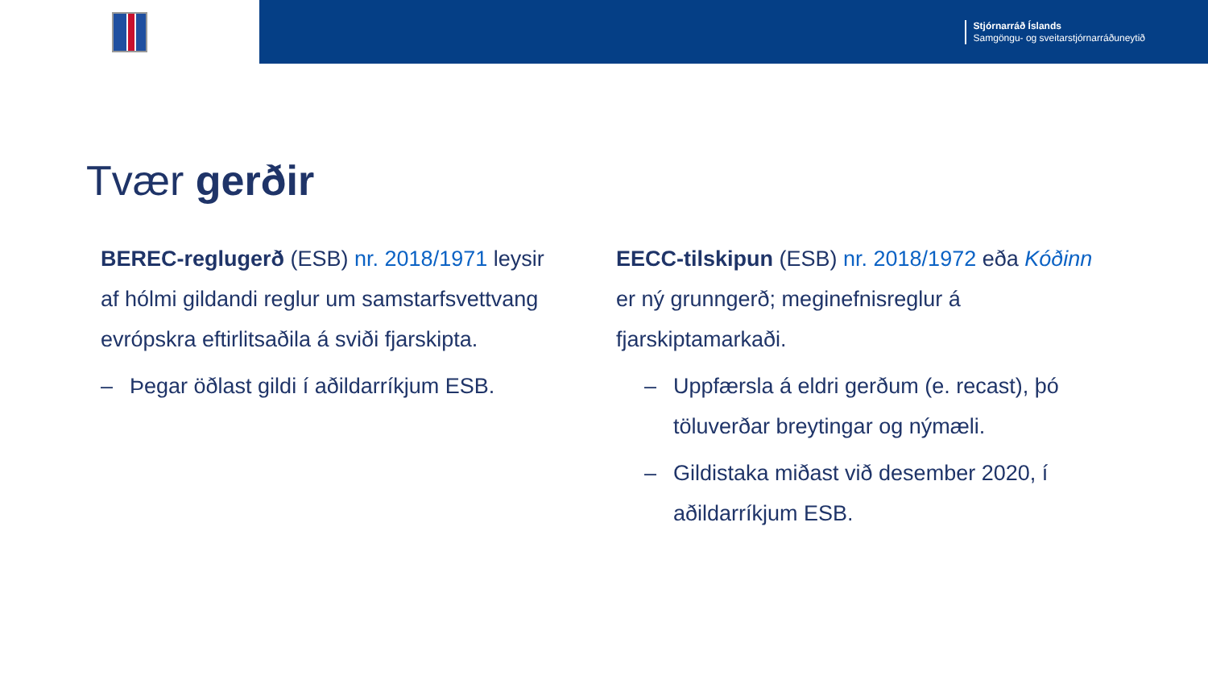Stjórnarráð Íslands
Samgöngu- og sveitarstjórnarráðuneytið
Tvær gerðir
BEREC-reglugerð (ESB) nr. 2018/1971 leysir af hólmi gildandi reglur um samstarfsvettvang evrópskra eftirlitsaðila á sviði fjarskipta.
– Þegar öðlast gildi í aðildarríkjum ESB.
EECC-tilskipun (ESB) nr. 2018/1972 eða Kóðinn er ný grunngerð; meginefnisreglur á fjarskiptamarkaði.
– Uppfærsla á eldri gerðum (e. recast), þó töluverðar breytingar og nýmæli.
– Gildistaka miðast við desember 2020, í aðildarríkjum ESB.